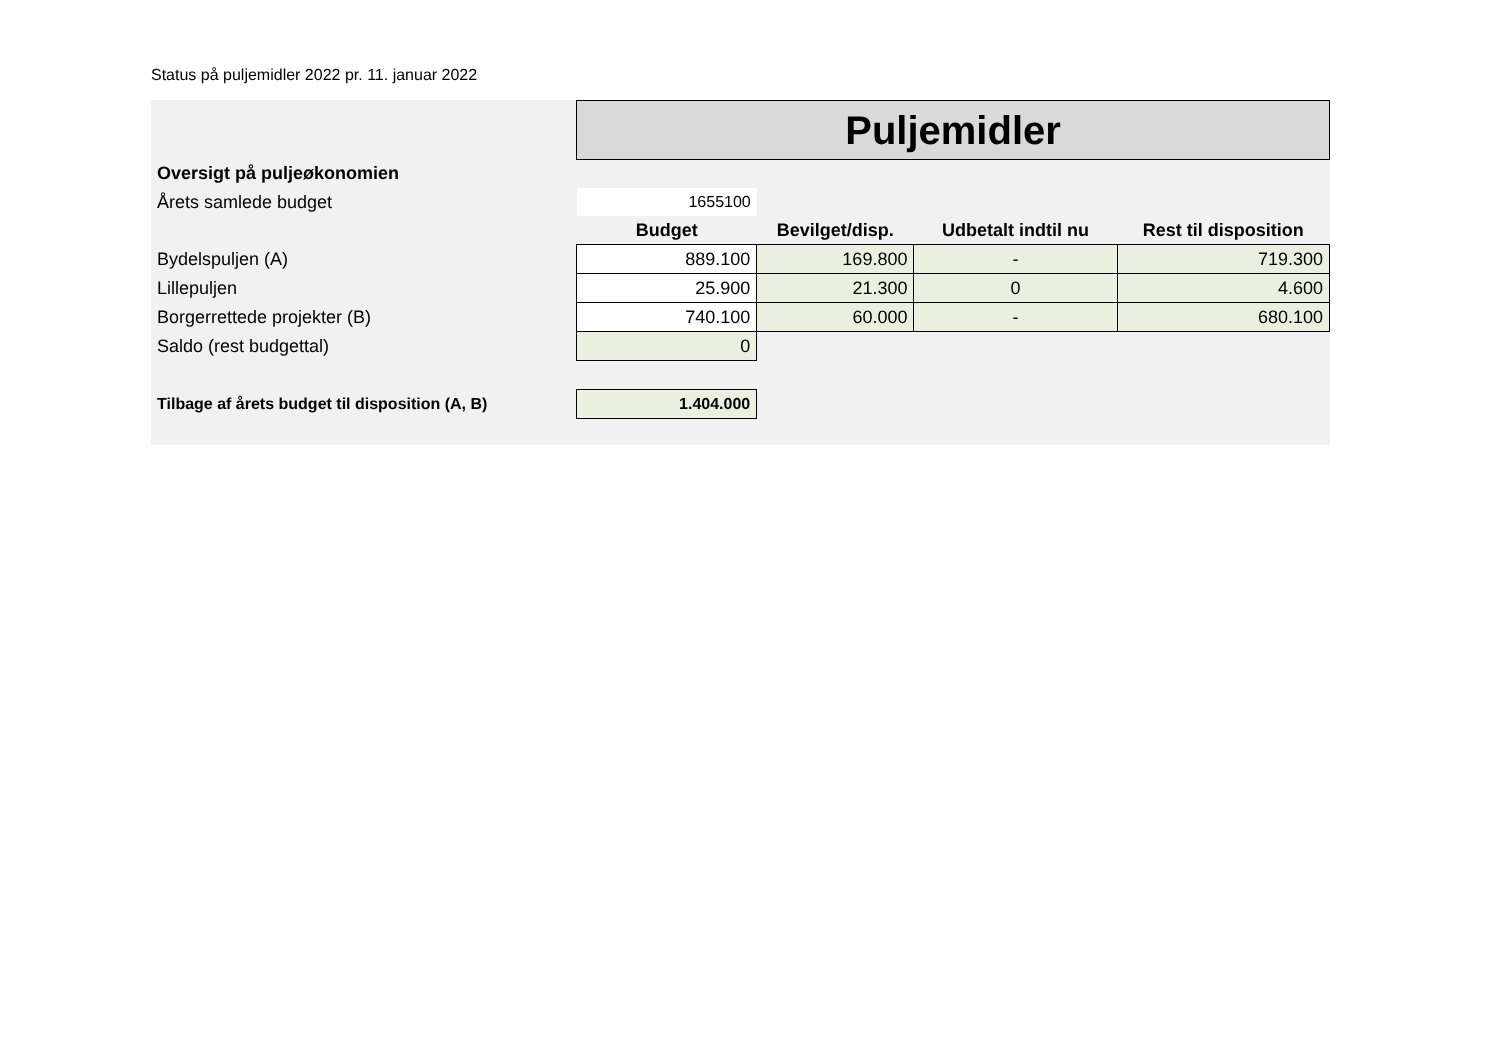Status på puljemidler 2022 pr. 11. januar 2022
| | Puljemidler | | | |
| Oversigt på puljeøkonomien | | | | |
| Årets samlede budget | 1655100 | | | |
| | Budget | Bevilget/disp. | Udbetalt indtil nu | Rest til disposition |
| Bydelspuljen (A) | 889.100 | 169.800 | - | 719.300 |
| Lillepuljen | 25.900 | 21.300 | 0 | 4.600 |
| Borgerrettede projekter (B) | 740.100 | 60.000 | - | 680.100 |
| Saldo (rest budgettal) | 0 | | | |
| Tilbage af årets budget til disposition (A, B) | 1.404.000 | | | |